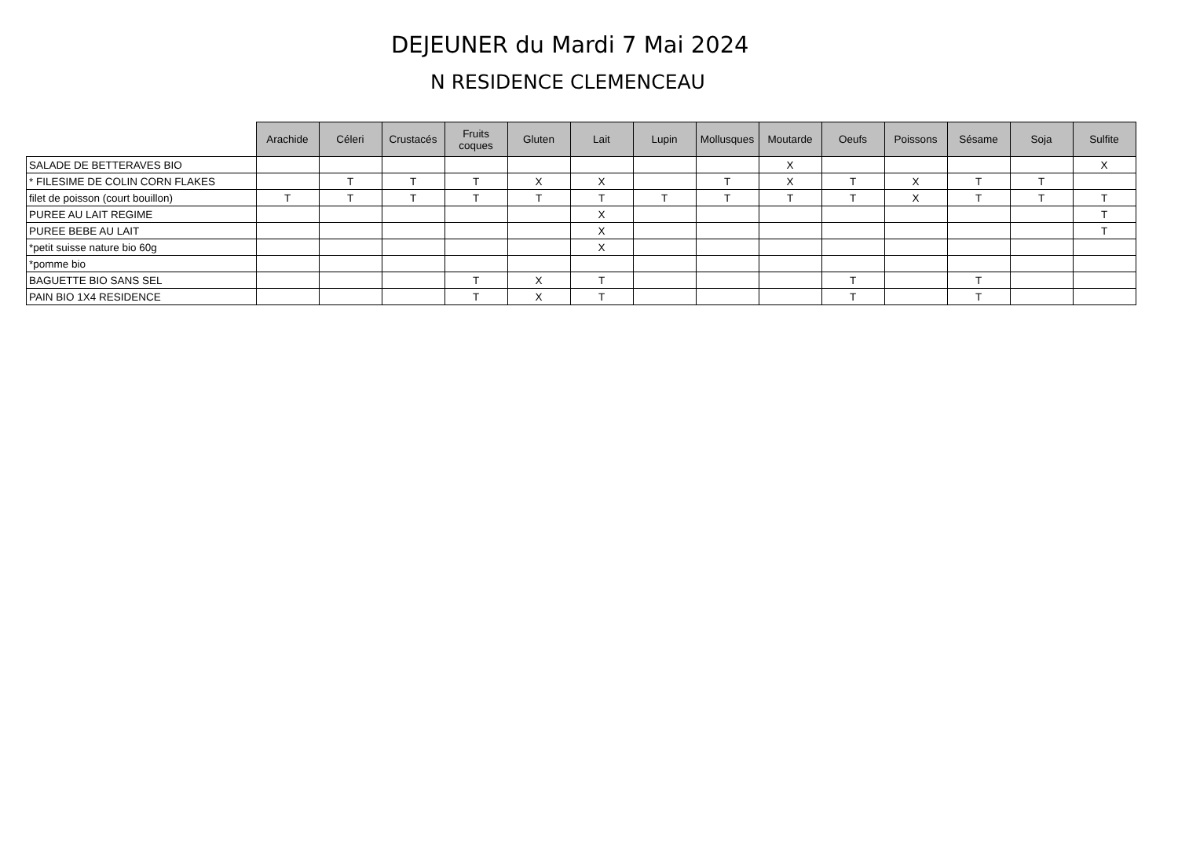DEJEUNER du Mardi 7 Mai 2024
N RESIDENCE CLEMENCEAU
| | Arachide | Céleri | Crustacés | Fruits coques | Gluten | Lait | Lupin | Mollusques | Moutarde | Oeufs | Poissons | Sésame | Soja | Sulfite |
| --- | --- | --- | --- | --- | --- | --- | --- | --- | --- | --- | --- | --- | --- | --- |
| SALADE DE BETTERAVES BIO | | | | | | | | | X | | | | | X |
| * FILESIME DE COLIN CORN FLAKES | | T | T | T | X | X | | T | X | T | X | T | T | |
| filet de poisson (court bouillon) | T | T | T | T | T | T | T | T | T | T | X | T | T | T |
| PUREE AU LAIT REGIME | | | | | | X | | | | | | | | T |
| PUREE BEBE AU LAIT | | | | | | X | | | | | | | | T |
| *petit suisse nature bio 60g | | | | | | X | | | | | | | | |
| *pomme bio | | | | | | | | | | | | | | |
| BAGUETTE BIO SANS SEL | | | | T | X | T | | | | T | | T | | |
| PAIN BIO 1X4 RESIDENCE | | | | T | X | T | | | | T | | T | | |